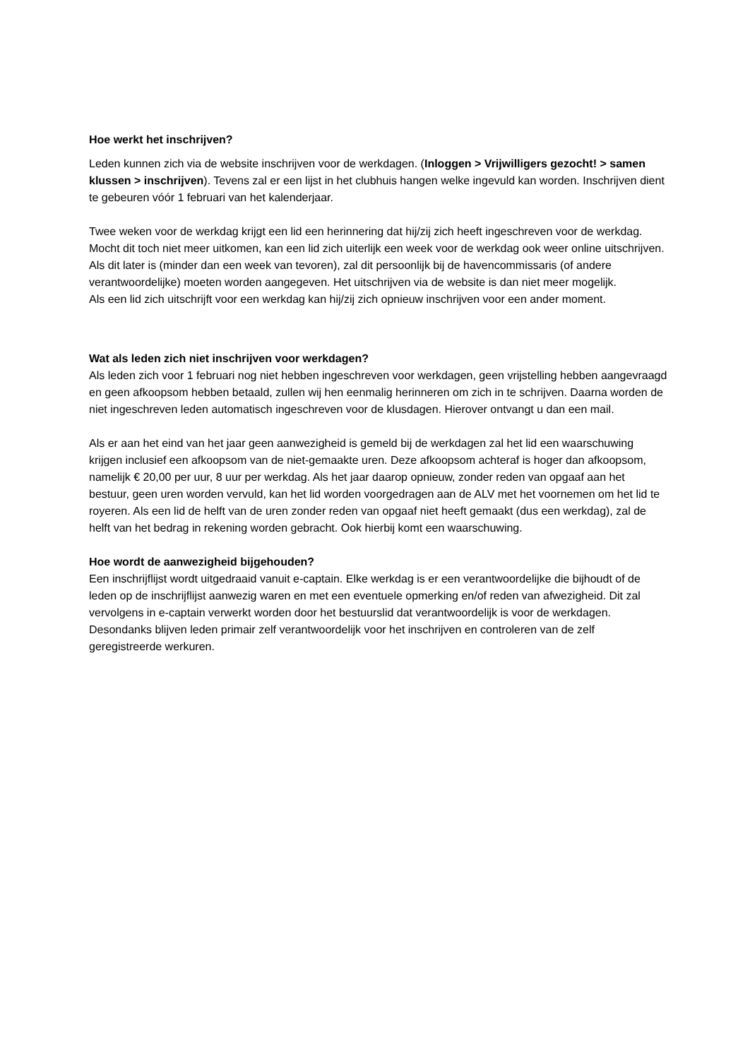Hoe werkt het inschrijven?
Leden kunnen zich via de website inschrijven voor de werkdagen. (Inloggen > Vrijwilligers gezocht! > samen klussen > inschrijven). Tevens zal er een lijst in het clubhuis hangen welke ingevuld kan worden. Inschrijven dient te gebeuren vóór 1 februari van het kalenderjaar.
Twee weken voor de werkdag krijgt een lid een herinnering dat hij/zij zich heeft ingeschreven voor de werkdag. Mocht dit toch niet meer uitkomen, kan een lid zich uiterlijk een week voor de werkdag ook weer online uitschrijven. Als dit later is (minder dan een week van tevoren), zal dit persoonlijk bij de havencommissaris (of andere verantwoordelijke) moeten worden aangegeven. Het uitschrijven via de website is dan niet meer mogelijk.
Als een lid zich uitschrijft voor een werkdag kan hij/zij zich opnieuw inschrijven voor een ander moment.
Wat als leden zich niet inschrijven voor werkdagen?
Als leden zich voor 1 februari nog niet hebben ingeschreven voor werkdagen, geen vrijstelling hebben aangevraagd en geen afkoopsom hebben betaald, zullen wij hen eenmalig herinneren om zich in te schrijven. Daarna worden de niet ingeschreven leden automatisch ingeschreven voor de klusdagen. Hierover ontvangt u dan een mail.
Als er aan het eind van het jaar geen aanwezigheid is gemeld bij de werkdagen zal het lid een waarschuwing krijgen inclusief een afkoopsom van de niet-gemaakte uren. Deze afkoopsom achteraf is hoger dan afkoopsom, namelijk € 20,00 per uur, 8 uur per werkdag. Als het jaar daarop opnieuw, zonder reden van opgaaf aan het bestuur, geen uren worden vervuld, kan het lid worden voorgedragen aan de ALV met het voornemen om het lid te royeren. Als een lid de helft van de uren zonder reden van opgaaf niet heeft gemaakt (dus een werkdag), zal de helft van het bedrag in rekening worden gebracht. Ook hierbij komt een waarschuwing.
Hoe wordt de aanwezigheid bijgehouden?
Een inschrijflijst wordt uitgedraaid vanuit e-captain. Elke werkdag is er een verantwoordelijke die bijhoudt of de leden op de inschrijflijst aanwezig waren en met een eventuele opmerking en/of reden van afwezigheid. Dit zal vervolgens in e-captain verwerkt worden door het bestuurslid dat verantwoordelijk is voor de werkdagen. Desondanks blijven leden primair zelf verantwoordelijk voor het inschrijven en controleren van de zelf geregistreerde werkuren.